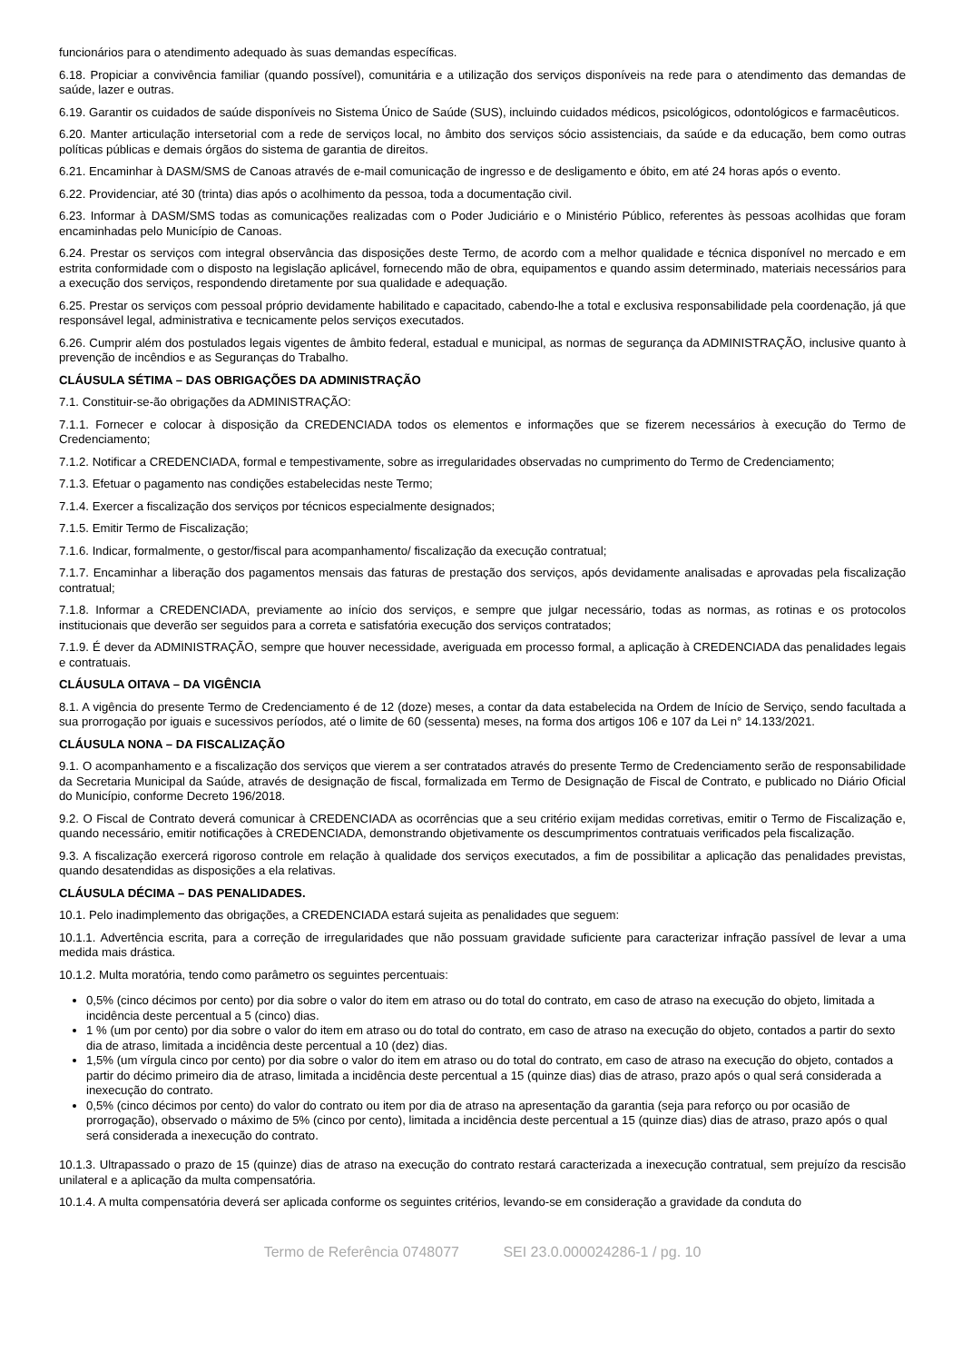funcionários para o atendimento adequado às suas demandas específicas.
6.18. Propiciar a convivência familiar (quando possível), comunitária e a utilização dos serviços disponíveis na rede para o atendimento das demandas de saúde, lazer e outras.
6.19. Garantir os cuidados de saúde disponíveis no Sistema Único de Saúde (SUS), incluindo cuidados médicos, psicológicos, odontológicos e farmacêuticos.
6.20. Manter articulação intersetorial com a rede de serviços local, no âmbito dos serviços sócio assistenciais, da saúde e da educação, bem como outras políticas públicas e demais órgãos do sistema de garantia de direitos.
6.21. Encaminhar à DASM/SMS de Canoas através de e-mail comunicação de ingresso e de desligamento e óbito, em até 24 horas após o evento.
6.22. Providenciar, até 30 (trinta) dias após o acolhimento da pessoa, toda a documentação civil.
6.23. Informar à DASM/SMS todas as comunicações realizadas com o Poder Judiciário e o Ministério Público, referentes às pessoas acolhidas que foram encaminhadas pelo Município de Canoas.
6.24. Prestar os serviços com integral observância das disposições deste Termo, de acordo com a melhor qualidade e técnica disponível no mercado e em estrita conformidade com o disposto na legislação aplicável, fornecendo mão de obra, equipamentos e quando assim determinado, materiais necessários para a execução dos serviços, respondendo diretamente por sua qualidade e adequação.
6.25. Prestar os serviços com pessoal próprio devidamente habilitado e capacitado, cabendo-lhe a total e exclusiva responsabilidade pela coordenação, já que responsável legal, administrativa e tecnicamente pelos serviços executados.
6.26. Cumprir além dos postulados legais vigentes de âmbito federal, estadual e municipal, as normas de segurança da ADMINISTRAÇÃO, inclusive quanto à prevenção de incêndios e as Seguranças do Trabalho.
CLÁUSULA SÉTIMA – DAS OBRIGAÇÕES DA ADMINISTRAÇÃO
7.1. Constituir-se-ão obrigações da ADMINISTRAÇÃO:
7.1.1. Fornecer e colocar à disposição da CREDENCIADA todos os elementos e informações que se fizerem necessários à execução do Termo de Credenciamento;
7.1.2. Notificar a CREDENCIADA, formal e tempestivamente, sobre as irregularidades observadas no cumprimento do Termo de Credenciamento;
7.1.3. Efetuar o pagamento nas condições estabelecidas neste Termo;
7.1.4. Exercer a fiscalização dos serviços por técnicos especialmente designados;
7.1.5. Emitir Termo de Fiscalização;
7.1.6. Indicar, formalmente, o gestor/fiscal para acompanhamento/ fiscalização da execução contratual;
7.1.7. Encaminhar a liberação dos pagamentos mensais das faturas de prestação dos serviços, após devidamente analisadas e aprovadas pela fiscalização contratual;
7.1.8. Informar a CREDENCIADA, previamente ao início dos serviços, e sempre que julgar necessário, todas as normas, as rotinas e os protocolos institucionais que deverão ser seguidos para a correta e satisfatória execução dos serviços contratados;
7.1.9. É dever da ADMINISTRAÇÃO, sempre que houver necessidade, averiguada em processo formal, a aplicação à CREDENCIADA das penalidades legais e contratuais.
CLÁUSULA OITAVA – DA VIGÊNCIA
8.1. A vigência do presente Termo de Credenciamento é de 12 (doze) meses, a contar da data estabelecida na Ordem de Início de Serviço, sendo facultada a sua prorrogação por iguais e sucessivos períodos, até o limite de 60 (sessenta) meses, na forma dos artigos 106 e 107 da Lei n° 14.133/2021.
CLÁUSULA NONA – DA FISCALIZAÇÃO
9.1. O acompanhamento e a fiscalização dos serviços que vierem a ser contratados através do presente Termo de Credenciamento serão de responsabilidade da Secretaria Municipal da Saúde, através de designação de fiscal, formalizada em Termo de Designação de Fiscal de Contrato, e publicado no Diário Oficial do Município, conforme Decreto 196/2018.
9.2. O Fiscal de Contrato deverá comunicar à CREDENCIADA as ocorrências que a seu critério exijam medidas corretivas, emitir o Termo de Fiscalização e, quando necessário, emitir notificações à CREDENCIADA, demonstrando objetivamente os descumprimentos contratuais verificados pela fiscalização.
9.3. A fiscalização exercerá rigoroso controle em relação à qualidade dos serviços executados, a fim de possibilitar a aplicação das penalidades previstas, quando desatendidas as disposições a ela relativas.
CLÁUSULA DÉCIMA – DAS PENALIDADES.
10.1. Pelo inadimplemento das obrigações, a CREDENCIADA estará sujeita as penalidades que seguem:
10.1.1. Advertência escrita, para a correção de irregularidades que não possuam gravidade suficiente para caracterizar infração passível de levar a uma medida mais drástica.
10.1.2. Multa moratória, tendo como parâmetro os seguintes percentuais:
0,5% (cinco décimos por cento) por dia sobre o valor do item em atraso ou do total do contrato, em caso de atraso na execução do objeto, limitada a incidência deste percentual a 5 (cinco) dias.
1 % (um por cento) por dia sobre o valor do item em atraso ou do total do contrato, em caso de atraso na execução do objeto, contados a partir do sexto dia de atraso, limitada a incidência deste percentual a 10 (dez) dias.
1,5% (um vírgula cinco por cento) por dia sobre o valor do item em atraso ou do total do contrato, em caso de atraso na execução do objeto, contados a partir do décimo primeiro dia de atraso, limitada a incidência deste percentual a 15 (quinze dias) dias de atraso, prazo após o qual será considerada a inexecução do contrato.
0,5% (cinco décimos por cento) do valor do contrato ou item por dia de atraso na apresentação da garantia (seja para reforço ou por ocasião de prorrogação), observado o máximo de 5% (cinco por cento), limitada a incidência deste percentual a 15 (quinze dias) dias de atraso, prazo após o qual será considerada a inexecução do contrato.
10.1.3. Ultrapassado o prazo de 15 (quinze) dias de atraso na execução do contrato restará caracterizada a inexecução contratual, sem prejuízo da rescisão unilateral e a aplicação da multa compensatória.
10.1.4. A multa compensatória deverá ser aplicada conforme os seguintes critérios, levando-se em consideração a gravidade da conduta do
Termo de Referência 0748077 SEI 23.0.000024286-1 / pg. 10